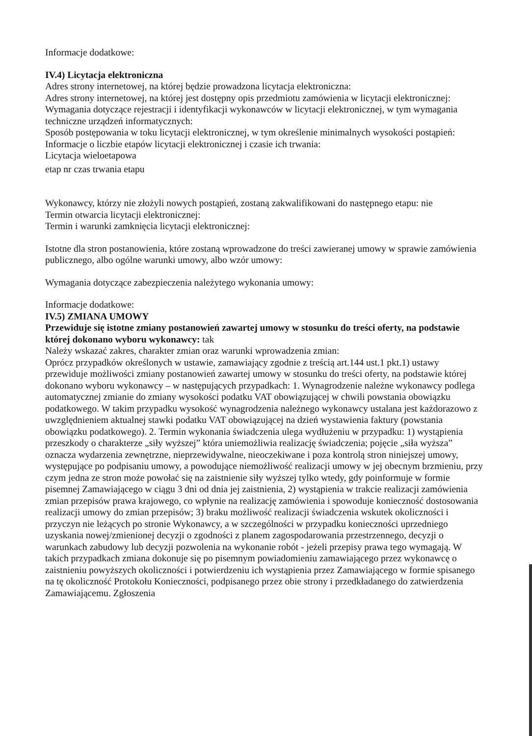Informacje dodatkowe:
IV.4) Licytacja elektroniczna
Adres strony internetowej, na której będzie prowadzona licytacja elektroniczna:
Adres strony internetowej, na której jest dostępny opis przedmiotu zamówienia w licytacji elektronicznej:
Wymagania dotyczące rejestracji i identyfikacji wykonawców w licytacji elektronicznej, w tym wymagania techniczne urządzeń informatycznych:
Sposób postępowania w toku licytacji elektronicznej, w tym określenie minimalnych wysokości postąpień:
Informacje o liczbie etapów licytacji elektronicznej i czasie ich trwania:
Licytacja wieloetapowa
etap nr czas trwania etapu
Wykonawcy, którzy nie złożyli nowych postąpień, zostaną zakwalifikowani do następnego etapu: nie
Termin otwarcia licytacji elektronicznej:
Termin i warunki zamknięcia licytacji elektronicznej:
Istotne dla stron postanowienia, które zostaną wprowadzone do treści zawieranej umowy w sprawie zamówienia publicznego, albo ogólne warunki umowy, albo wzór umowy:
Wymagania dotyczące zabezpieczenia należytego wykonania umowy:
Informacje dodatkowe:
IV.5) ZMIANA UMOWY
Przewiduje się istotne zmiany postanowień zawartej umowy w stosunku do treści oferty, na podstawie której dokonano wyboru wykonawcy: tak
Należy wskazać zakres, charakter zmian oraz warunki wprowadzenia zmian:
Oprócz przypadków określonych w ustawie, zamawiający zgodnie z treścią art.144 ust.1 pkt.1) ustawy przewiduje możliwości zmiany postanowień zawartej umowy w stosunku do treści oferty, na podstawie której dokonano wyboru wykonawcy – w następujących przypadkach: 1. Wynagrodzenie należne wykonawcy podlega automatycznej zmianie do zmiany wysokości podatku VAT obowiązującej w chwili powstania obowiązku podatkowego. W takim przypadku wysokość wynagrodzenia należnego wykonawcy ustalana jest każdorazowo z uwzględnieniem aktualnej stawki podatku VAT obowiązującej na dzień wystawienia faktury (powstania obowiązku podatkowego). 2. Termin wykonania świadczenia ulega wydłużeniu w przypadku: 1) wystąpienia przeszkody o charakterze „siły wyższej” która uniemożliwia realizację świadczenia; pojęcie „siła wyższa” oznacza wydarzenia zewnętrzne, nieprzewidywalne, nieoczekiwane i poza kontrolą stron niniejszej umowy, występujące po podpisaniu umowy, a powodujące niemożliwość realizacji umowy w jej obecnym brzmieniu, przy czym jedna ze stron może powołać się na zaistnienie siły wyższej tylko wtedy, gdy poinformuje w formie pisemnej Zamawiającego w ciągu 3 dni od dnia jej zaistnienia, 2) wystąpienia w trakcie realizacji zamówienia zmian przepisów prawa krajowego, co wpłynie na realizację zamówienia i spowoduje konieczność dostosowania realizacji umowy do zmian przepisów; 3) braku możliwość realizacji świadczenia wskutek okoliczności i przyczyn nie leżących po stronie Wykonawcy, a w szczególności w przypadku konieczności uprzedniego uzyskania nowej/zmienionej decyzji o zgodności z planem zagospodarowania przestrzennego, decyzji o warunkach zabudowy lub decyzji pozwolenia na wykonanie robót - jeżeli przepisy prawa tego wymagają. W takich przypadkach zmiana dokonuje się po pisemnym powiadomieniu zamawiającego przez wykonawcę o zaistnieniu powyższych okoliczności i potwierdzeniu ich wystąpienia przez Zamawiającego w formie spisanego na tę okoliczność Protokołu Konieczności, podpisanego przez obie strony i przedkładanego do zatwierdzenia Zamawiającemu. Zgłoszenia